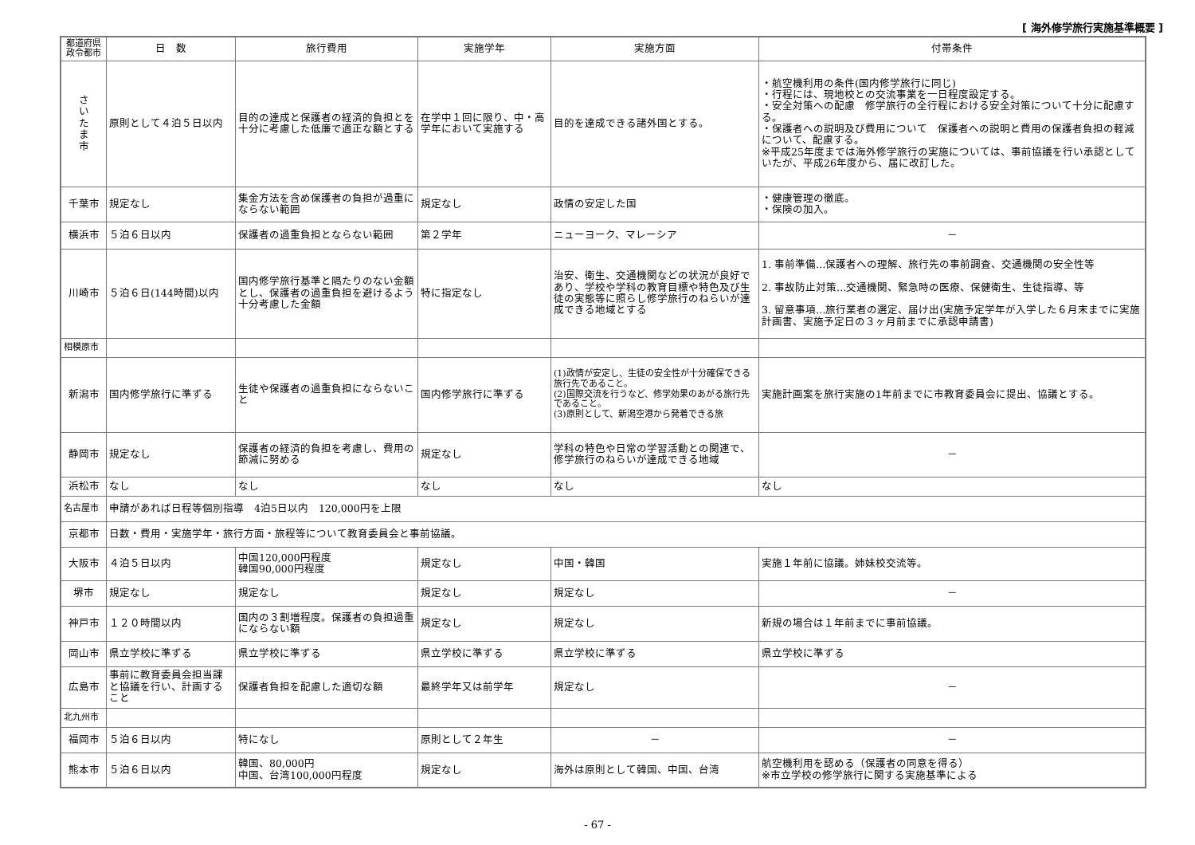[ 海外修学旅行実施基準概要 ]
| 都道府県 政令都市 | 日 数 | 旅行費用 | 実施学年 | 実施方面 | 付帯条件 |
| --- | --- | --- | --- | --- | --- |
| さ い た ま 市 | 原則として４泊５日以内 | 目的の達成と保護者の経済的負担とを十分に考慮した低廉で適正な額とする | 在学中１回に限り、中・高学年において実施する | 目的を達成できる諸外国とする。 | ・航空機利用の条件(国内修学旅行に同じ) ・行程には、現地校との交流事業を一日程度設定する。 ・安全対策への配慮 修学旅行の全行程における安全対策について十分に配慮する。 ・保護者への説明及び費用について 保護者への説明と費用の保護者負担の軽減について、配慮する。 ※平成25年度までは海外修学旅行の実施については、事前協議を行い承認としていたが、平成26年度から、届に改訂した。 |
| 千葉市 | 規定なし | 集金方法を含め保護者の負担が過重にならない範囲 | 規定なし | 政情の安定した国 | ・健康管理の徹底。 ・保険の加入。 |
| 横浜市 | ５泊６日以内 | 保護者の過重負担とならない範囲 | 第２学年 | ニューヨーク、マレーシア | － |
| 川崎市 | ５泊６日(144時間)以内 | 国内修学旅行基準と隔たりのない金額とし、保護者の過重負担を避けるよう十分考慮した金額 | 特に指定なし | 治安、衛生、交通機関などの状況が良好であり、学校や学科の教育目標や特色及び生徒の実態等に照らし修学旅行のねらいが達成できる地域とする | 1. 事前準備…保護者への理解、旅行先の事前調査、交通機関の安全性等 2. 事故防止対策…交通機関、緊急時の医療、保健衛生、生徒指導、等 3. 留意事項…旅行業者の選定、届け出(実施予定学年が入学した６月末までに実施計画書、実施予定日の３ヶ月前までに承認申請書) |
| 相模原市 | | | | | |
| 新潟市 | 国内修学旅行に準ずる | 生徒や保護者の過重負担にならないこと | 国内修学旅行に準ずる | (1)政情が安定し、生徒の安全性が十分確保できる旅行先であること。 (2)国際交流を行うなど、修学効果のあがる旅行先であること。 (3)原則として、新潟空港から発着できる旅 | 実施計画案を旅行実施の1年前までに市教育委員会に提出、協議とする。 |
| 静岡市 | 規定なし | 保護者の経済的負担を考慮し、費用の節減に努める | 規定なし | 学科の特色や日常の学習活動との関連で、修学旅行のねらいが達成できる地域 | － |
| 浜松市 | なし | なし | なし | なし | なし |
| 名古屋市 | 申請があれば日程等個別指導 4泊5日以内 120,000円を上限 | | | | |
| 京都市 | 日数・費用・実施学年・旅行方面・旅程等について教育委員会と事前協議。 | | | | |
| 大阪市 | ４泊５日以内 | 中国120,000円程度 韓国90,000円程度 | 規定なし | 中国・韓国 | 実施１年前に協議。姉妹校交流等。 |
| 堺市 | 規定なし | 規定なし | 規定なし | 規定なし | － |
| 神戸市 | １２０時間以内 | 国内の３割増程度。保護者の負担過重にならない額 | 規定なし | 規定なし | 新規の場合は１年前までに事前協議。 |
| 岡山市 | 県立学校に準ずる | 県立学校に準ずる | 県立学校に準ずる | 県立学校に準ずる | 県立学校に準ずる |
| 広島市 | 事前に教育委員会担当課と協議を行い、計画すること | 保護者負担を配慮した適切な額 | 最終学年又は前学年 | 規定なし | － |
| 北九州市 | | | | | |
| 福岡市 | ５泊６日以内 | 特になし | 原則として２年生 | － | － |
| 熊本市 | ５泊６日以内 | 韓国、80,000円 中国、台湾100,000円程度 | 規定なし | 海外は原則として韓国、中国、台湾 | 航空機利用を認める（保護者の同意を得る） ※市立学校の修学旅行に関する実施基準による |
- 67 -